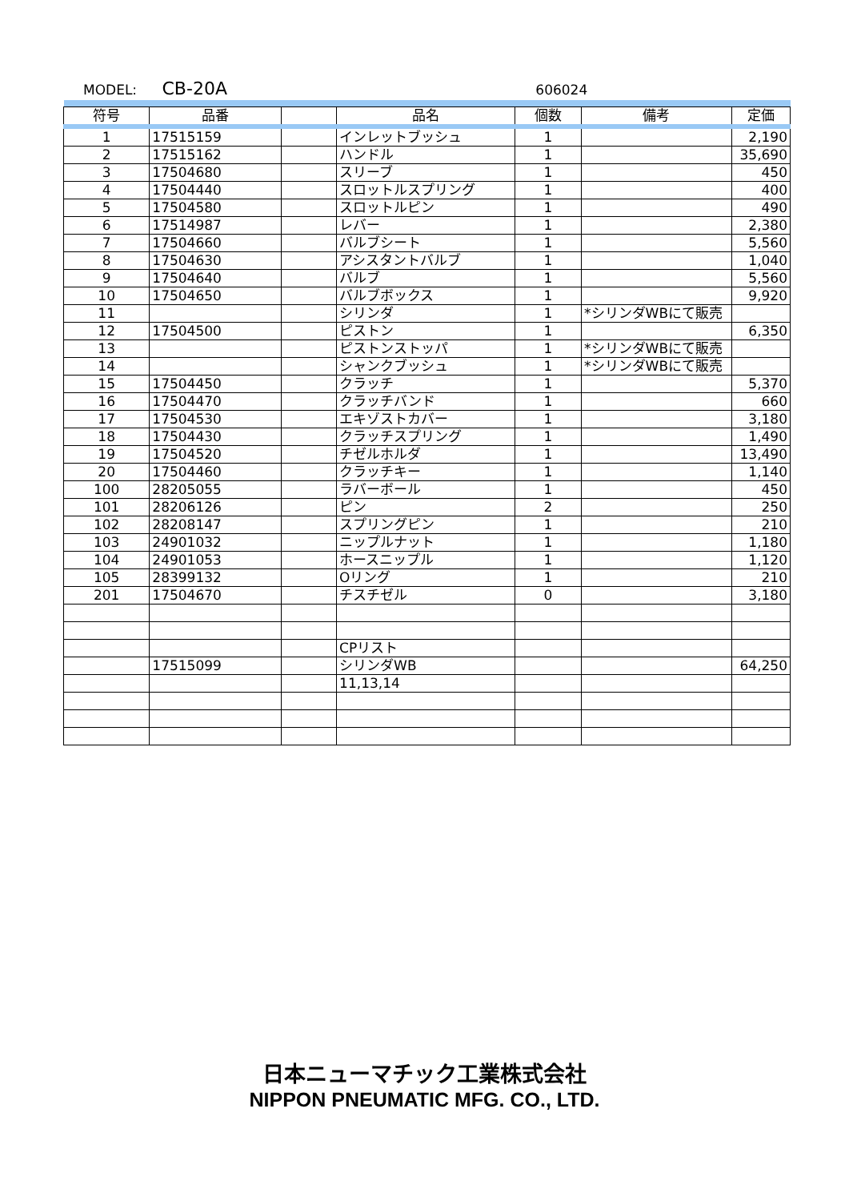MODEL: CB-20A 606024
| 符号 | 品番 | | 品名 | 個数 | 備考 | 定価 |
| --- | --- | --- | --- | --- | --- | --- |
| 1 | 17515159 | | インレットブッシュ | 1 | | 2,190 |
| 2 | 17515162 | | ハンドル | 1 | | 35,690 |
| 3 | 17504680 | | スリーブ | 1 | | 450 |
| 4 | 17504440 | | スロットルスプリング | 1 | | 400 |
| 5 | 17504580 | | スロットルピン | 1 | | 490 |
| 6 | 17514987 | | レバー | 1 | | 2,380 |
| 7 | 17504660 | | バルブシート | 1 | | 5,560 |
| 8 | 17504630 | | アシスタントバルブ | 1 | | 1,040 |
| 9 | 17504640 | | バルブ | 1 | | 5,560 |
| 10 | 17504650 | | バルブボックス | 1 | | 9,920 |
| 11 | | | シリンダ | 1 | *シリンダWBにて販売 | |
| 12 | 17504500 | | ピストン | 1 | | 6,350 |
| 13 | | | ピストンストッパ | 1 | *シリンダWBにて販売 | |
| 14 | | | シャンクブッシュ | 1 | *シリンダWBにて販売 | |
| 15 | 17504450 | | クラッチ | 1 | | 5,370 |
| 16 | 17504470 | | クラッチバンド | 1 | | 660 |
| 17 | 17504530 | | エキゾストカバー | 1 | | 3,180 |
| 18 | 17504430 | | クラッチスプリング | 1 | | 1,490 |
| 19 | 17504520 | | チゼルホルダ | 1 | | 13,490 |
| 20 | 17504460 | | クラッチキー | 1 | | 1,140 |
| 100 | 28205055 | | ラバーボール | 1 | | 450 |
| 101 | 28206126 | | ピン | 2 | | 250 |
| 102 | 28208147 | | スプリングピン | 1 | | 210 |
| 103 | 24901032 | | ニップルナット | 1 | | 1,180 |
| 104 | 24901053 | | ホースニップル | 1 | | 1,120 |
| 105 | 28399132 | | Oリング | 1 | | 210 |
| 201 | 17504670 | | チスチゼル | 0 | | 3,180 |
| | | | CPリスト | | | |
| | 17515099 | | シリンダWB | | | 64,250 |
| | | | 11,13,14 | | | |
日本ニューマチック工業株式会社
NIPPON PNEUMATIC MFG. CO., LTD.